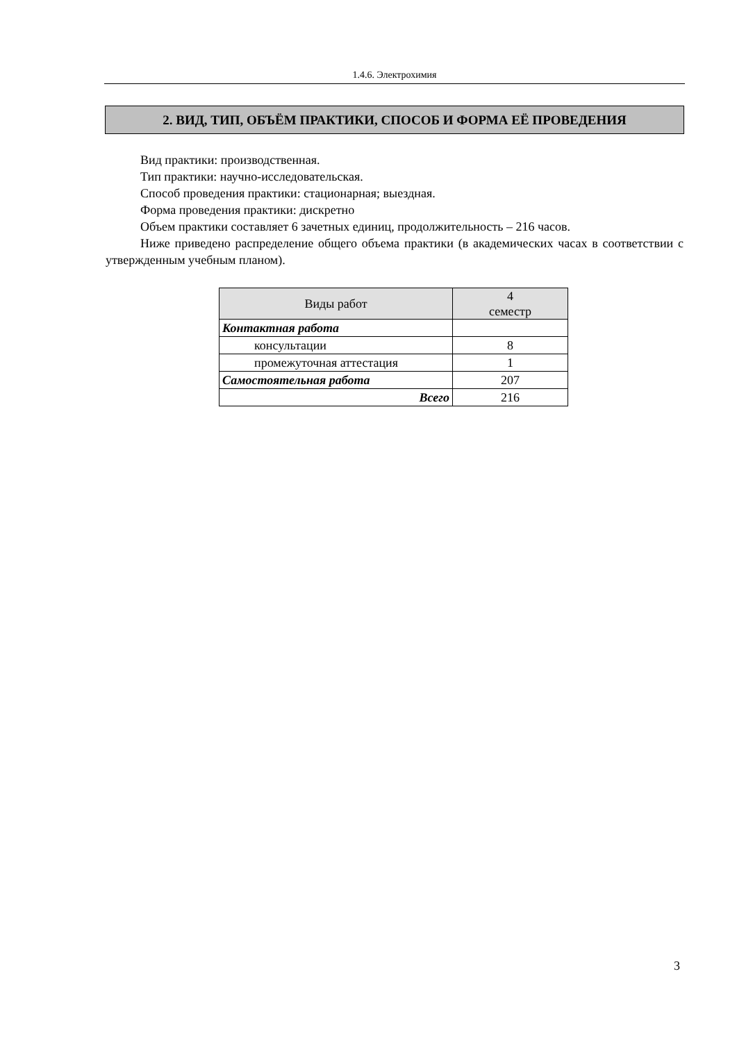1.4.6. Электрохимия
2. ВИД, ТИП, ОБЪЁМ ПРАКТИКИ, СПОСОБ И ФОРМА ЕЁ ПРОВЕДЕНИЯ
Вид практики: производственная.
Тип практики: научно-исследовательская.
Способ проведения практики: стационарная; выездная.
Форма проведения практики: дискретно
Объем практики составляет 6 зачетных единиц, продолжительность – 216 часов.
Ниже приведено распределение общего объема практики (в академических часах в соответствии с утвержденным учебным планом).
| Виды работ | 4 семестр |
| --- | --- |
| Контактная работа | |
| консультации | 8 |
| промежуточная аттестация | 1 |
| Самостоятельная работа | 207 |
| Всего | 216 |
3